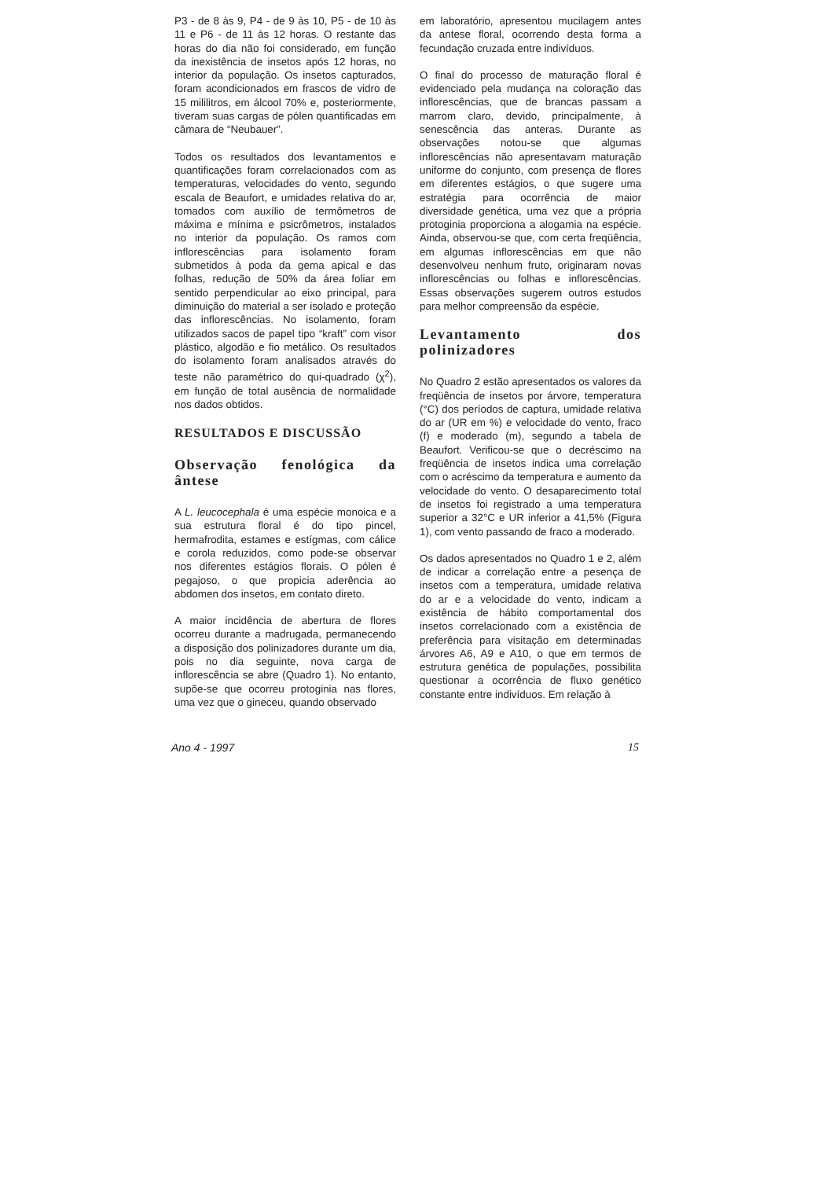P3 - de 8 às 9, P4 - de 9 às 10, P5 - de 10 às 11 e P6 - de 11 às 12 horas. O restante das horas do dia não foi considerado, em função da inexistência de insetos após 12 horas, no interior da população. Os insetos capturados, foram acondicionados em frascos de vidro de 15 mililitros, em álcool 70% e, posteriormente, tiveram suas cargas de pólen quantificadas em câmara de “Neubauer”.
Todos os resultados dos levantamentos e quantificações foram correlacionados com as temperaturas, velocidades do vento, segundo escala de Beaufort, e umidades relativa do ar, tomados com auxílio de termômetros de máxima e mínima e psicrômetros, instalados no interior da população. Os ramos com inflorescências para isolamento foram submetidos à poda da gema apical e das folhas, redução de 50% da área foliar em sentido perpendicular ao eixo principal, para diminuição do material a ser isolado e proteção das inflorescências. No isolamento, foram utilizados sacos de papel tipo “kraft” com visor plástico, algodão e fio metálico. Os resultados do isolamento foram analisados através do teste não paramétrico do qui-quadrado (χ<sup>2</sup>), em função de total ausência de normalidade nos dados obtidos.
RESULTADOS E DISCUSSÃO
Observação fenológica da ântese
A L. leucocephala é uma espécie monoica e a sua estrutura floral é do tipo pincel, hermafrodita, estames e estígmas, com cálice e corola reduzidos, como pode-se observar nos diferentes estágios florais. O pólen é pegajoso, o que propicia aderência ao abdomen dos insetos, em contato direto.
A maior incidência de abertura de flores ocorreu durante a madrugada, permanecendo a disposição dos polinizadores durante um dia, pois no dia seguinte, nova carga de inflorescência se abre (Quadro 1). No entanto, supõe-se que ocorreu protoginia nas flores, uma vez que o gineceu, quando observado
em laboratório, apresentou mucilagem antes da antese floral, ocorrendo desta forma a fecundação cruzada entre indivíduos.
O final do processo de maturação floral é evidenciado pela mudança na coloração das inflorescências, que de brancas passam a marrom claro, devido, principalmente, à senescência das anteras. Durante as observações notou-se que algumas inflorescências não apresentavam maturação uniforme do conjunto, com presença de flores em diferentes estágios, o que sugere uma estratégia para ocorrência de maior diversidade genética, uma vez que a própria protoginia proporciona a alogamia na espécie. Ainda, observou-se que, com certa freqüência, em algumas inflorescências em que não desenvolveu nenhum fruto, originaram novas inflorescências ou folhas e inflorescências. Essas observações sugerem outros estudos para melhor compreensão da espécie.
Levantamento dos polinizadores
No Quadro 2 estão apresentados os valores da freqüência de insetos por árvore, temperatura (°C) dos períodos de captura, umidade relativa do ar (UR em %) e velocidade do vento, fraco (f) e moderado (m), segundo a tabela de Beaufort. Verificou-se que o decréscimo na freqüência de insetos indica uma correlação com o acréscimo da temperatura e aumento da velocidade do vento. O desaparecimento total de insetos foi registrado a uma temperatura superior a 32°C e UR inferior a 41,5% (Figura 1), com vento passando de fraco a moderado.
Os dados apresentados no Quadro 1 e 2, além de indicar a correlação entre a pesença de insetos com a temperatura, umidade relativa do ar e a velocidade do vento, indicam a existência de hábito comportamental dos insetos correlacionado com a existência de preferência para visitação em determinadas árvores A6, A9 e A10, o que em termos de estrutura genética de populações, possibilita questionar a ocorrência de fluxo genético constante entre indivíduos. Em relação à
Ano 4 - 1997 15